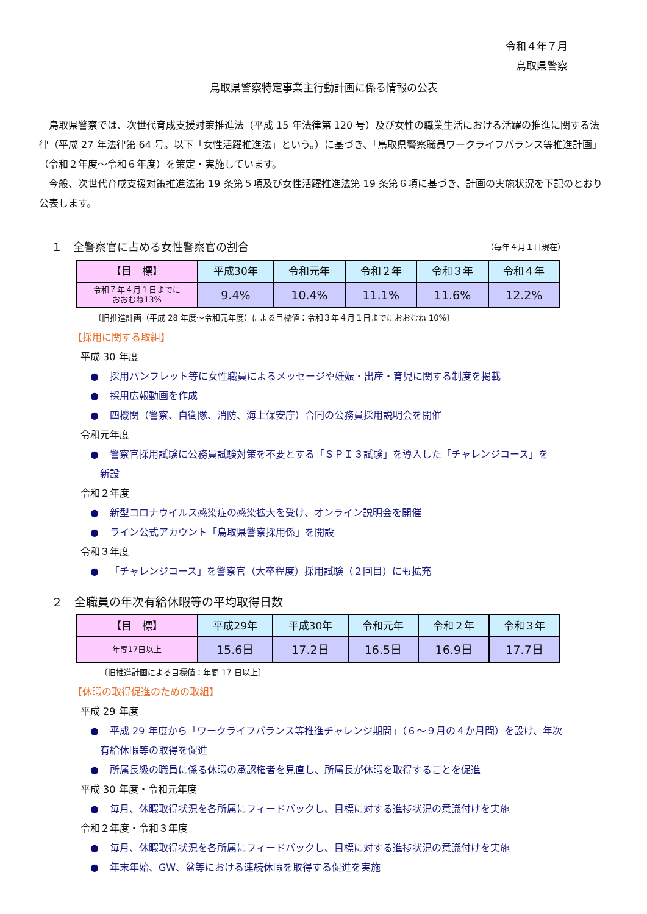令和４年７月
鳥取県警察
鳥取県警察特定事業主行動計画に係る情報の公表
鳥取県警察では、次世代育成支援対策推進法（平成 15 年法律第 120 号）及び女性の職業生活における活躍の推進に関する法律（平成 27 年法律第 64 号。以下「女性活躍推進法」という。）に基づき、「鳥取県警察職員ワークライフバランス等推進計画」（令和２年度～令和６年度）を策定・実施しています。
今般、次世代育成支援対策推進法第 19 条第５項及び女性活躍推進法第 19 条第６項に基づき、計画の実施状況を下記のとおり公表します。
１　全警察官に占める女性警察官の割合 （毎年４月１日現在）
| 【目 標】 | 平成30年 | 令和元年 | 令和２年 | 令和３年 | 令和４年 |
| --- | --- | --- | --- | --- | --- |
| 令和７年４月１日までに おおむね13% | 9.4% | 10.4% | 11.1% | 11.6% | 12.2% |
〔旧推進計画（平成 28 年度～令和元年度）による目標値：令和３年４月１日までにおおむね 10%〕
【採用に関する取組】
平成 30 年度
● 採用パンフレット等に女性職員によるメッセージや妊娠・出産・育児に関する制度を掲載
● 採用広報動画を作成
● 四機関（警察、自衛隊、消防、海上保安庁）合同の公務員採用説明会を開催
令和元年度
● 警察官採用試験に公務員試験対策を不要とする「ＳＰＩ３試験」を導入した「チャレンジコース」を
新設
令和２年度
● 新型コロナウイルス感染症の感染拡大を受け、オンライン説明会を開催
● ライン公式アカウント「鳥取県警察採用係」を開設
令和３年度
● 「チャレンジコース」を警察官（大卒程度）採用試験（２回目）にも拡充
２　全職員の年次有給休暇等の平均取得日数
| 【目 標】 | 平成29年 | 平成30年 | 令和元年 | 令和２年 | 令和３年 |
| --- | --- | --- | --- | --- | --- |
| 年間17日以上 | 15.6日 | 17.2日 | 16.5日 | 16.9日 | 17.7日 |
〔旧推進計画による目標値：年間 17 日以上〕
【休暇の取得促進のための取組】
平成 29 年度
● 平成 29 年度から「ワークライフバランス等推進チャレンジ期間」（６～９月の４か月間）を設け、年次
有給休暇等の取得を促進
● 所属長級の職員に係る休暇の承認権者を見直し、所属長が休暇を取得することを促進
平成 30 年度・令和元年度
● 毎月、休暇取得状況を各所属にフィードバックし、目標に対する進捗状況の意識付けを実施
令和２年度・令和３年度
● 毎月、休暇取得状況を各所属にフィードバックし、目標に対する進捗状況の意識付けを実施
● 年末年始、GW、盆等における連続休暇を取得する促進を実施